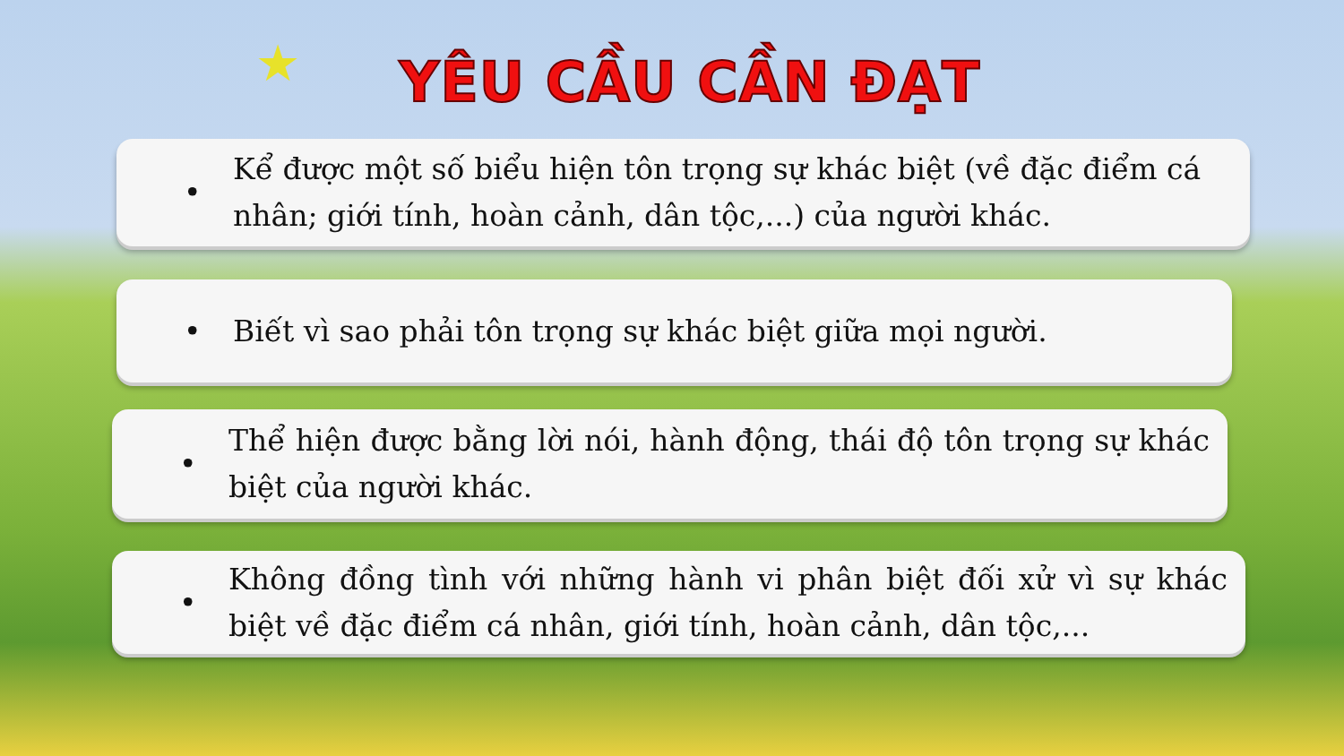★ YÊU CẦU CẦN ĐẠT
•
Kể được một số biểu hiện tôn trọng sự khác biệt (về đặc điểm cá nhân; giới tính, hoàn cảnh, dân tộc,...) của người khác.
•
Biết vì sao phải tôn trọng sự khác biệt giữa mọi người.
•
Thể hiện được bằng lời nói, hành động, thái độ tôn trọng sự khác biệt của người khác.
•
Không đồng tình với những hành vi phân biệt đối xử vì sự khác biệt về đặc điểm cá nhân, giới tính, hoàn cảnh, dân tộc,...